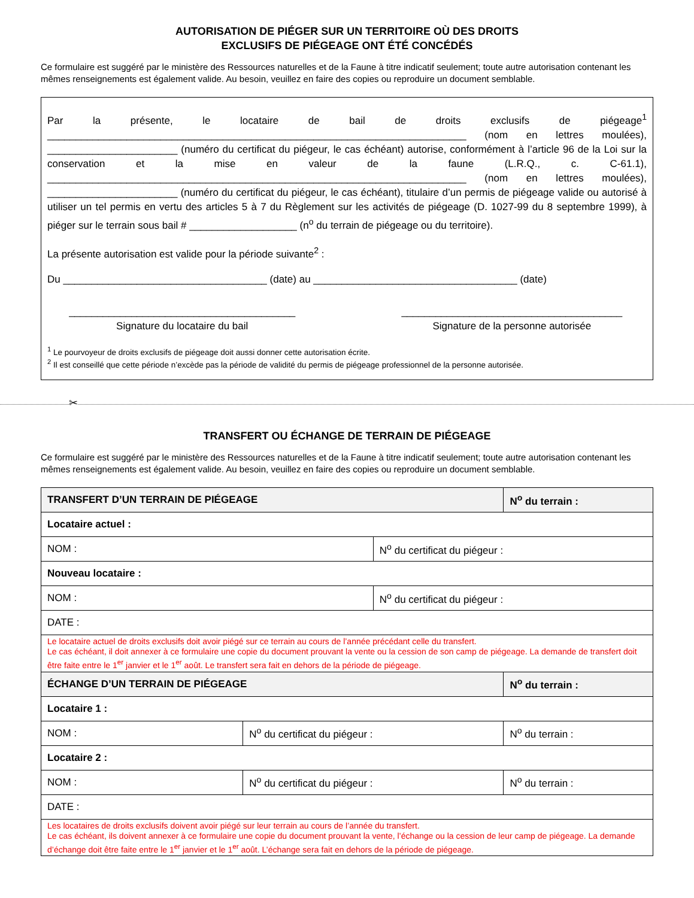AUTORISATION DE PIÉGER SUR UN TERRITOIRE OÙ DES DROITS
EXCLUSIFS DE PIÉGEAGE ONT ÉTÉ CONCÉDÉS
Ce formulaire est suggéré par le ministère des Ressources naturelles et de la Faune à titre indicatif seulement; toute autre autorisation contenant les mêmes renseignements est également valide. Au besoin, veuillez en faire des copies ou reproduire un document semblable.
Par la présente, le locataire de bail de droits exclusifs de piégeage<sup>1</sup> __________________________________________________________________________ (nom en lettres moulées), _______________________ (numéro du certificat du piégeur, le cas échéant) autorise, conformément à l’article 96 de la Loi sur la conservation et la mise en valeur de la faune (L.R.Q., c. C-61.1), __________________________________________________________________________ (nom en lettres moulées), _______________________ (numéro du certificat du piégeur, le cas échéant), titulaire d’un permis de piégeage valide ou autorisé à utiliser un tel permis en vertu des articles 5 à 7 du Règlement sur les activités de piégeage (D. 1027-99 du 8 septembre 1999), à piéger sur le terrain sous bail # ___________________ (n<sup>o</sup> du terrain de piégeage ou du territoire).
La présente autorisation est valide pour la période suivante<sup>2</sup> :
Du ____________________________________ (date) au ____________________________________ (date)
________________________________________
Signature du locataire du bail
_______________________________________
Signature de la personne autorisée
<sup>1</sup> Le pourvoyeur de droits exclusifs de piégeage doit aussi donner cette autorisation écrite.
<sup>2</sup> Il est conseillé que cette période n’excède pas la période de validité du permis de piégeage professionnel de la personne autorisée.
✂
TRANSFERT OU ÉCHANGE DE TERRAIN DE PIÉGEAGE
Ce formulaire est suggéré par le ministère des Ressources naturelles et de la Faune à titre indicatif seulement; toute autre autorisation contenant les mêmes renseignements est également valide. Au besoin, veuillez en faire des copies ou reproduire un document semblable.
| TRANSFERT D’UN TERRAIN DE PIÉGEAGE | | | N<sup>o</sup> du terrain : |
| --- | --- | --- | --- |
| Locataire actuel : | | | |
| NOM : | | N<sup>o</sup> du certificat du piégeur : | |
| Nouveau locataire : | | | |
| NOM : | | N<sup>o</sup> du certificat du piégeur : | |
| DATE : | | | |
| Le locataire actuel de droits exclusifs doit avoir piégé sur ce terrain au cours de l’année précédant celle du transfert. Le cas échéant, il doit annexer à ce formulaire une copie du document prouvant la vente ou la cession de son camp de piégeage. La demande de transfert doit être faite entre le 1<sup>er</sup> janvier et le 1<sup>er</sup> août. Le transfert sera fait en dehors de la période de piégeage. | | | |
| ÉCHANGE D’UN TERRAIN DE PIÉGEAGE | | | N<sup>o</sup> du terrain : |
| Locataire 1 : | | | |
| NOM : | N<sup>o</sup> du certificat du piégeur : | | N<sup>o</sup> du terrain : |
| Locataire 2 : | | | |
| NOM : | N<sup>o</sup> du certificat du piégeur : | | N<sup>o</sup> du terrain : |
| DATE : | | | |
| Les locataires de droits exclusifs doivent avoir piégé sur leur terrain au cours de l’année du transfert. Le cas échéant, ils doivent annexer à ce formulaire une copie du document prouvant la vente, l’échange ou la cession de leur camp de piégeage. La demande d’échange doit être faite entre le 1<sup>er</sup> janvier et le 1<sup>er</sup> août. L’échange sera fait en dehors de la période de piégeage. | | | |